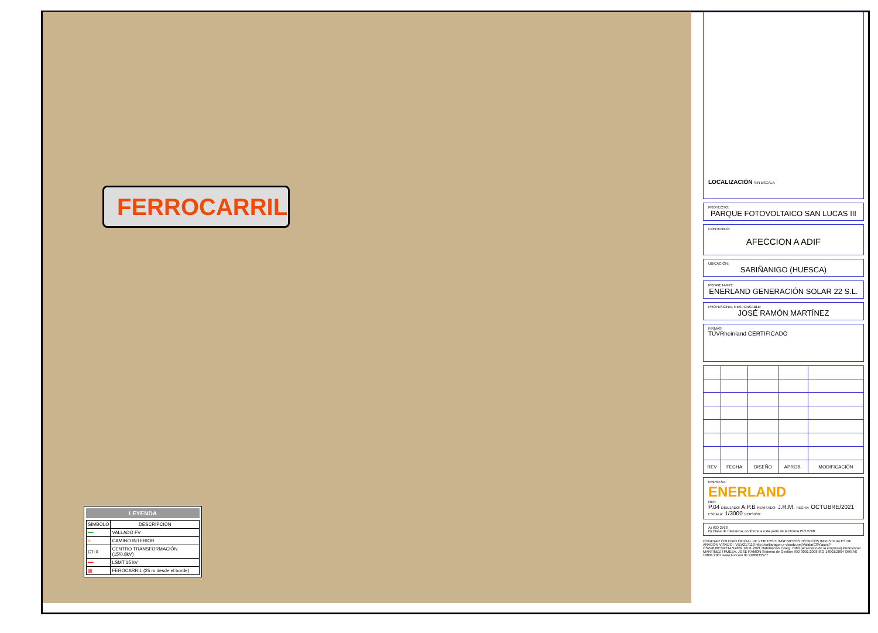FERROCARRIL
LEYENDA
| SÍMBOLO | DESCRIPCIÓN |
| --- | --- |
| ━━ | VALLADO FV |
| ■ | CAMINO INTERIOR |
| CT-X | CENTRO TRANSFORMACIÓN (15/0,8kV) |
| ━━ | LSMT 15 kV |
| ▦ | FEROCARRIL (25 m desde el borde) |
LOCALIZACIÓN SIN ESCALA
PROYECTO:
PARQUE FOTOVOLTAICO SAN LUCAS III
CONTENIDO:
AFECCION A ADIF
UBICACIÓN:
SABIÑANIGO (HUESCA)
PROPIETARIO:
ENERLAND GENERACIÓN SOLAR 22 S.L.
PROFESIONAL RESPONSABLE:
JOSÉ RAMÓN MARTÍNEZ
FIRMAS:
TÜVRheinland CERTIFICADO
| REV | FECHA | DISEÑO | APROB. | MODIFICACIÓN |
EMPRESA:
ENERLAND
REF:
P.04 DIBUJADO: A.P.B REVISADO: J.R.M. FECHA: OCTUBRE/2021 ESCALA: 1/3000 VERSIÓN:
A) ISO 2768
B) Clase de tolerancia, conforme a esta parte de la Norma ISO 2768
COGITIAR COLEGIO OFICIAL DE PERITOS E INGENIEROS TÉCNICOS INDUSTRIALES DE ARAGÓN VISADO : VIZA217118 http://coitiaragon.e-visado.net/ValidarCSV.aspx?CSV=8J8C3M2147IX882 16/11 2021 Habilitación Coleg. 7480 (al servicio de la empresa) Profesional MARTINEZ TRUEBA, JOSE RAMON Sistema de Gestión ISO 9001:2008 ISO 14001:2004 OHSAS 18001:2007 www.tuv.com ID 9108633577